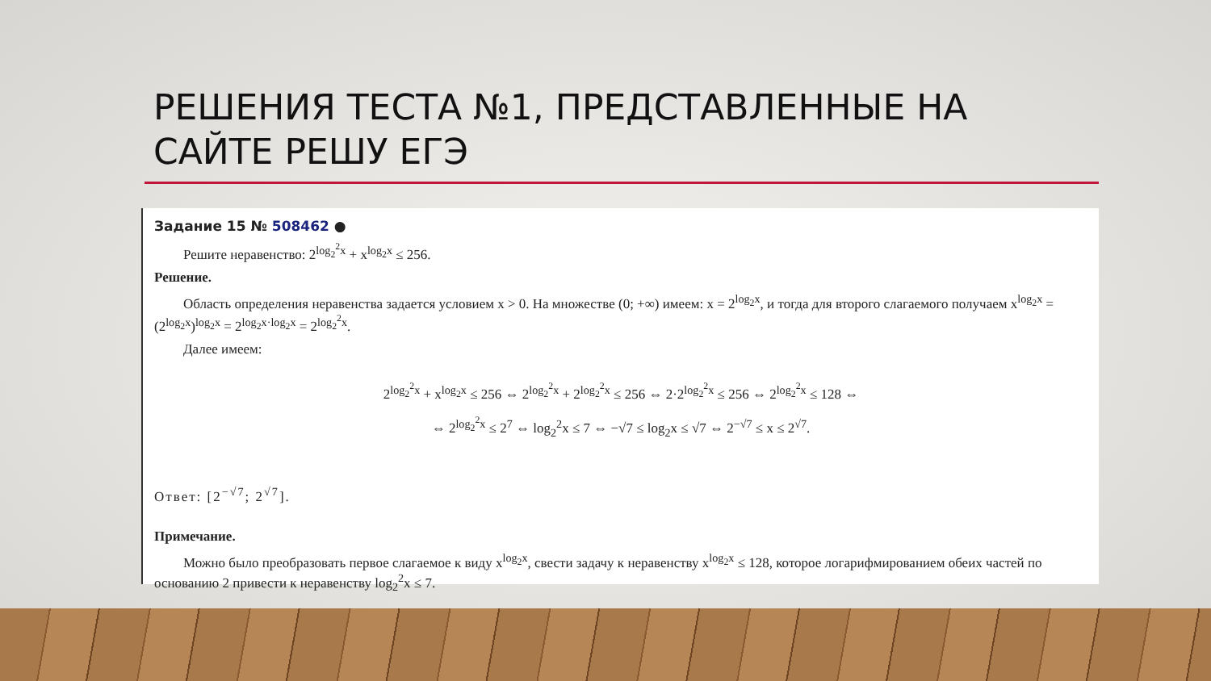РЕШЕНИЯ ТЕСТА №1, ПРЕДСТАВЛЕННЫЕ НА
САЙТЕ РЕШУ ЕГЭ
Задание 15 № 508462 ●
Решите неравенство: 2<sup>log<sub>2</sub><sup>2</sup>x</sup> + x<sup>log<sub>2</sub>x</sup> ≤ 256.
Решение.
Область определения неравенства задается условием x > 0. На множестве (0; +∞) имеем: x = 2<sup>log<sub>2</sub>x</sup>, и тогда для второго слагаемого получаем x<sup>log<sub>2</sub>x</sup> = (2<sup>log<sub>2</sub>x</sup>)<sup>log<sub>2</sub>x</sup> = 2<sup>log<sub>2</sub>x·log<sub>2</sub>x</sup> = 2<sup>log<sub>2</sub><sup>2</sup>x</sup>.
Далее имеем:
2<sup>log<sub>2</sub><sup>2</sup>x</sup> + x<sup>log<sub>2</sub>x</sup> ≤ 256 ⇔ 2<sup>log<sub>2</sub><sup>2</sup>x</sup> + 2<sup>log<sub>2</sub><sup>2</sup>x</sup> ≤ 256 ⇔ 2·2<sup>log<sub>2</sub><sup>2</sup>x</sup> ≤ 256 ⇔ 2<sup>log<sub>2</sub><sup>2</sup>x</sup> ≤ 128 ⇔
⇔ 2<sup>log<sub>2</sub><sup>2</sup>x</sup> ≤ 2<sup>7</sup> ⇔ log<sub>2</sub><sup>2</sup>x ≤ 7 ⇔ −√7 ≤ log<sub>2</sub>x ≤ √7 ⇔ 2<sup>−√7</sup> ≤ x ≤ 2<sup>√7</sup>.
Ответ: [2<sup>−√7</sup>; 2<sup>√7</sup>].
Примечание.
Можно было преобразовать первое слагаемое к виду x<sup>log<sub>2</sub>x</sup>, свести задачу к неравенству x<sup>log<sub>2</sub>x</sup> ≤ 128, которое логарифмированием обеих частей по основанию 2 привести к неравенству log<sub>2</sub><sup>2</sup>x ≤ 7.